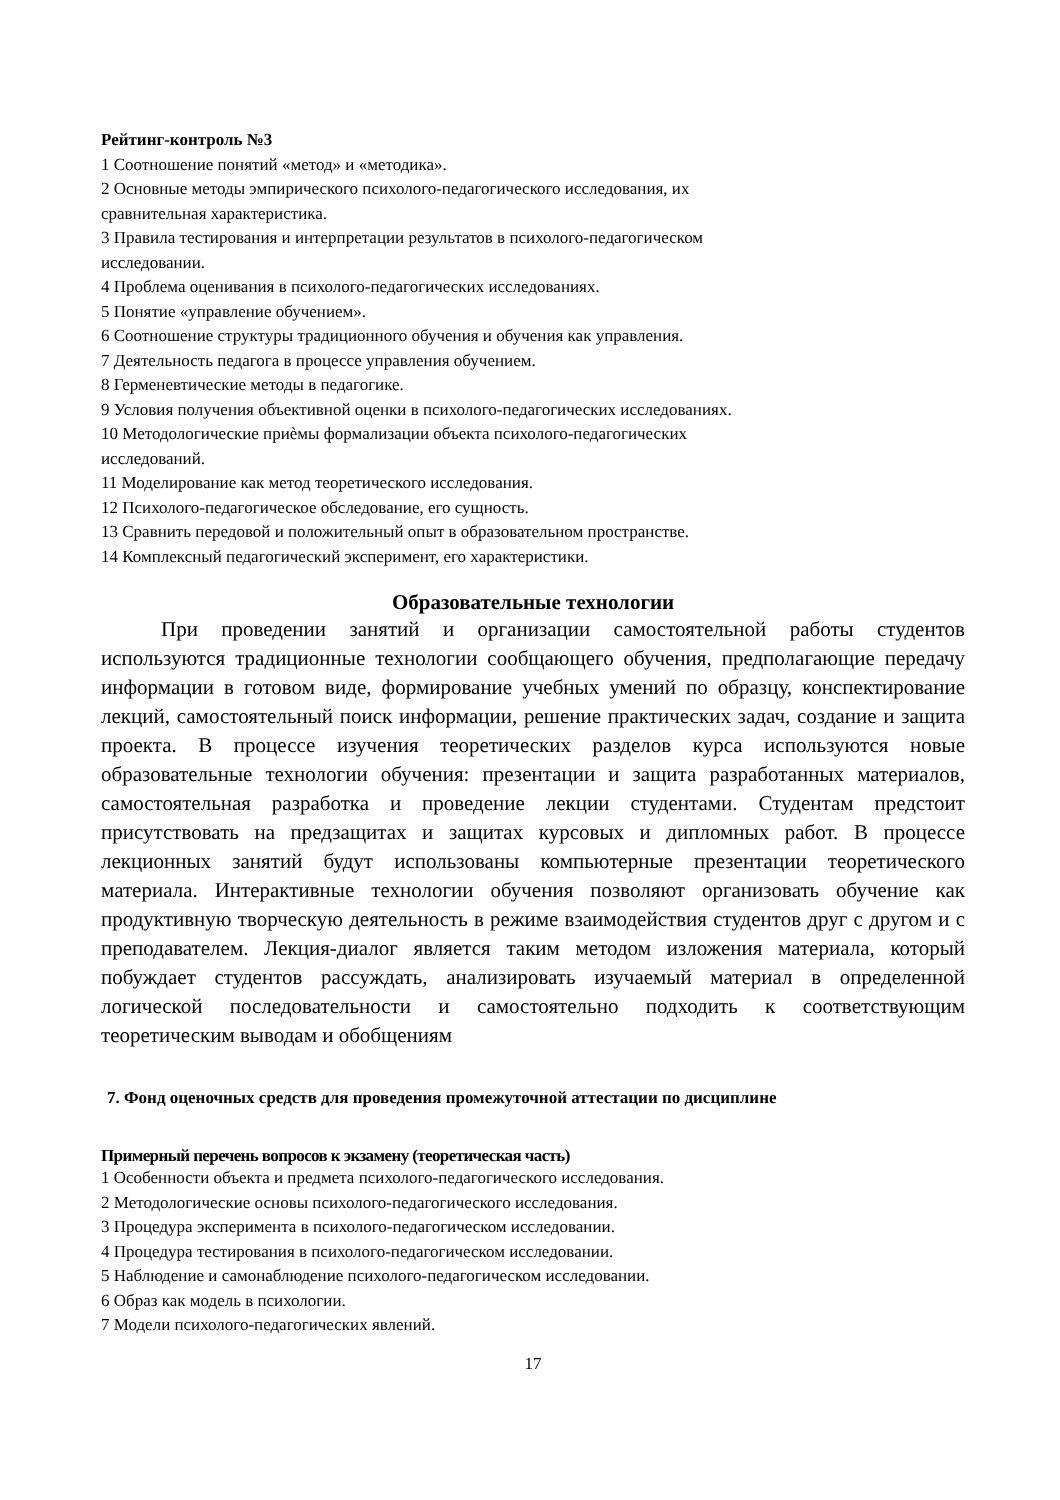Рейтинг-контроль №3
1 Соотношение понятий «метод» и «методика».
2 Основные методы эмпирического психолого-педагогического исследования, их
сравнительная характеристика.
3 Правила тестирования и интерпретации результатов в психолого-педагогическом
исследовании.
4 Проблема оценивания в психолого-педагогических исследованиях.
5 Понятие «управление обучением».
6 Соотношение структуры традиционного обучения и обучения как управления.
7 Деятельность педагога в процессе управления обучением.
8 Герменевтические методы в педагогике.
9 Условия получения объективной оценки в психолого-педагогических исследованиях.
10 Методологические приѐмы формализации объекта психолого-педагогических
исследований.
11 Моделирование как метод теоретического исследования.
12 Психолого-педагогическое обследование, его сущность.
13 Сравнить передовой и положительный опыт в образовательном пространстве.
14 Комплексный педагогический эксперимент, его характеристики.
Образовательные технологии
При проведении занятий и организации самостоятельной работы студентов используются традиционные технологии сообщающего обучения, предполагающие передачу информации в готовом виде, формирование учебных умений по образцу, конспектирование лекций, самостоятельный поиск информации, решение практических задач, создание и защита проекта. В процессе изучения теоретических разделов курса используются новые образовательные технологии обучения: презентации и защита разработанных материалов, самостоятельная разработка и проведение лекции студентами. Студентам предстоит присутствовать на предзащитах и защитах курсовых и дипломных работ. В процессе лекционных занятий будут использованы компьютерные презентации теоретического материала. Интерактивные технологии обучения позволяют организовать обучение как продуктивную творческую деятельность в режиме взаимодействия студентов друг с другом и с преподавателем. Лекция-диалог является таким методом изложения материала, который побуждает студентов рассуждать, анализировать изучаемый материал в определенной логической последовательности и самостоятельно подходить к соответствующим теоретическим выводам и обобщениям
7. Фонд оценочных средств для проведения промежуточной аттестации по дисциплине
Примерный перечень вопросов к экзамену (теоретическая часть)
1 Особенности объекта и предмета психолого-педагогического исследования.
2 Методологические основы психолого-педагогического исследования.
3 Процедура эксперимента в психолого-педагогическом исследовании.
4 Процедура тестирования в психолого-педагогическом исследовании.
5 Наблюдение и самонаблюдение психолого-педагогическом исследовании.
6 Образ как модель в психологии.
7 Модели психолого-педагогических явлений.
17